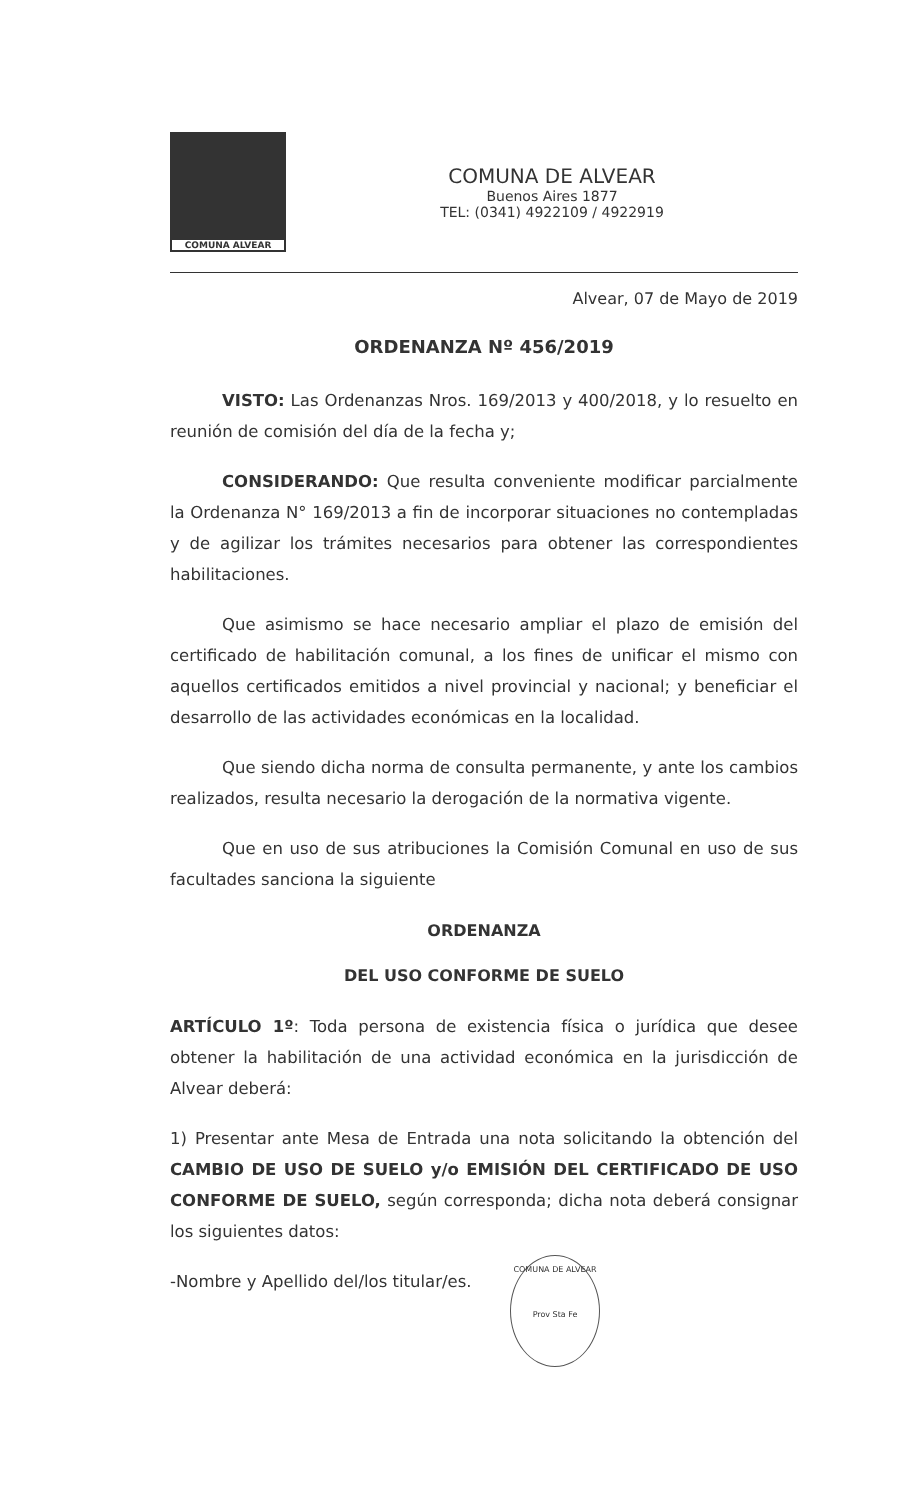COMUNA ALVEAR
COMUNA DE ALVEAR
Buenos Aires 1877
TEL: (0341) 4922109 / 4922919
Alvear, 07 de Mayo de 2019
ORDENANZA Nº 456/2019
VISTO: Las Ordenanzas Nros. 169/2013 y 400/2018, y lo resuelto en reunión de comisión del día de la fecha y;
CONSIDERANDO: Que resulta conveniente modificar parcialmente la Ordenanza N° 169/2013 a fin de incorporar situaciones no contempladas y de agilizar los trámites necesarios para obtener las correspondientes habilitaciones.
Que asimismo se hace necesario ampliar el plazo de emisión del certificado de habilitación comunal, a los fines de unificar el mismo con aquellos certificados emitidos a nivel provincial y nacional; y beneficiar el desarrollo de las actividades económicas en la localidad.
Que siendo dicha norma de consulta permanente, y ante los cambios realizados, resulta necesario la derogación de la normativa vigente.
Que en uso de sus atribuciones la Comisión Comunal en uso de sus facultades sanciona la siguiente
ORDENANZA
DEL USO CONFORME DE SUELO
ARTÍCULO 1º: Toda persona de existencia física o jurídica que desee obtener la habilitación de una actividad económica en la jurisdicción de Alvear deberá:
1) Presentar ante Mesa de Entrada una nota solicitando la obtención del CAMBIO DE USO DE SUELO y/o EMISIÓN DEL CERTIFICADO DE USO CONFORME DE SUELO, según corresponda; dicha nota deberá consignar los siguientes datos:
-Nombre y Apellido del/los titular/es.
COMUNA DE ALVEAR
Prov Sta Fe